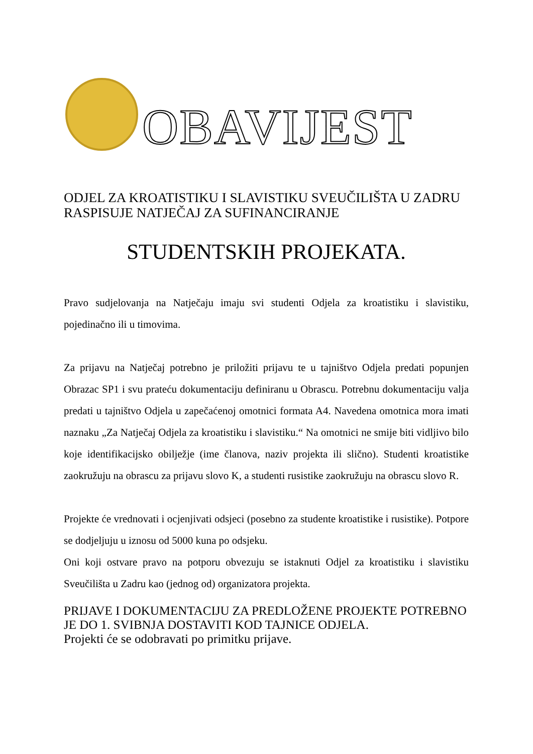OBAVIJEST
ODJEL ZA KROATISTIKU I SLAVISTIKU SVEUČILIŠTA U ZADRU RASPISUJE NATJEČAJ ZA SUFINANCIRANJE
STUDENTSKIH PROJEKATA.
Pravo sudjelovanja na Natječaju imaju svi studenti Odjela za kroatistiku i slavistiku, pojedinačno ili u timovima.
Za prijavu na Natječaj potrebno je priložiti prijavu te u tajništvo Odjela predati popunjen Obrazac SP1 i svu prateću dokumentaciju definiranu u Obrascu. Potrebnu dokumentaciju valja predati u tajništvo Odjela u zapečaćenoj omotnici formata A4. Navedena omotnica mora imati naznaku „Za Natječaj Odjela za kroatistiku i slavistiku.“ Na omotnici ne smije biti vidljivo bilo koje identifikacijsko obilježje (ime članova, naziv projekta ili slično). Studenti kroatistike zaokružuju na obrascu za prijavu slovo K, a studenti rusistike zaokružuju na obrascu slovo R.
Projekte će vrednovati i ocjenjivati odsjeci (posebno za studente kroatistike i rusistike). Potpore se dodjeljuju u iznosu od 5000 kuna po odsjeku.
Oni koji ostvare pravo na potporu obvezuju se istaknuti Odjel za kroatistiku i slavistiku Sveučilišta u Zadru kao (jednog od) organizatora projekta.
PRIJAVE I DOKUMENTACIJU ZA PREDLOŽENE PROJEKTE POTREBNO JE DO 1. SVIBNJA DOSTAVITI KOD TAJNICE ODJELA.
Projekti će se odobravati po primitku prijave.